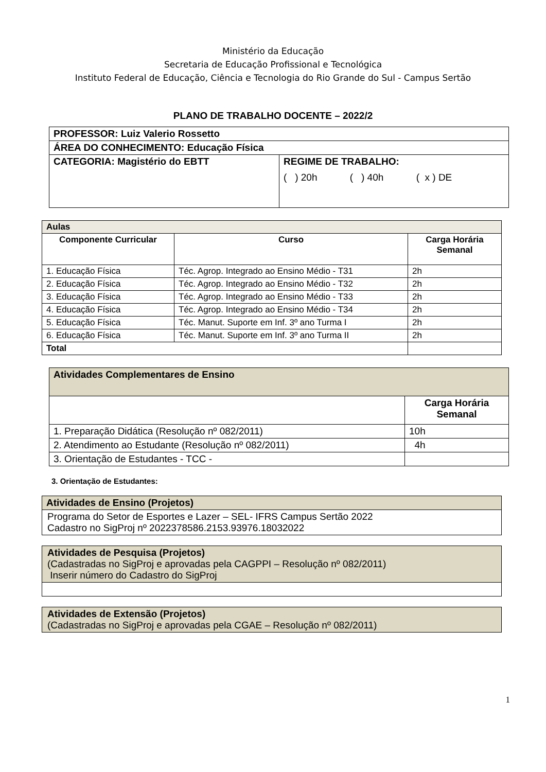Ministério da Educação
Secretaria de Educação Profissional e Tecnológica
Instituto Federal de Educação, Ciência e Tecnologia do Rio Grande do Sul - Campus Sertão
PLANO DE TRABALHO DOCENTE – 2022/2
| PROFESSOR: Luiz Valerio Rossetto | |
| ÁREA DO CONHECIMENTO: Educação Física | |
| CATEGORIA: Magistério do EBTT | REGIME DE TRABALHO: ( ) 20h ( ) 40h ( x ) DE |
| Aulas | | |
| --- | --- | --- |
| Componente Curricular | Curso | Carga Horária Semanal |
| 1. Educação Física | Téc. Agrop. Integrado ao Ensino Médio - T31 | 2h |
| 2. Educação Física | Téc. Agrop. Integrado ao Ensino Médio - T32 | 2h |
| 3. Educação Física | Téc. Agrop. Integrado ao Ensino Médio - T33 | 2h |
| 4. Educação Física | Téc. Agrop. Integrado ao Ensino Médio - T34 | 2h |
| 5. Educação Física | Téc. Manut. Suporte em Inf. 3º ano Turma I | 2h |
| 6. Educação Física | Téc. Manut. Suporte em Inf. 3º ano Turma II | 2h |
| Total | | |
| Atividades Complementares de Ensino | |
| --- | --- |
| | Carga Horária Semanal |
| 1. Preparação Didática (Resolução nº 082/2011) | 10h |
| 2. Atendimento ao Estudante (Resolução nº 082/2011) | 4h |
| 3. Orientação de Estudantes - TCC - | |
3. Orientação de Estudantes:
| Atividades de Ensino (Projetos) |
| --- |
| Programa do Setor de Esportes e Lazer – SEL- IFRS Campus Sertão 2022 Cadastro no SigProj nº 2022378586.2153.93976.18032022 |
| Atividades de Pesquisa (Projetos) (Cadastradas no SigProj e aprovadas pela CAGPPI – Resolução nº 082/2011) Inserir número do Cadastro do SigProj |
| Atividades de Extensão (Projetos) (Cadastradas no SigProj e aprovadas pela CGAE – Resolução nº 082/2011) |
1